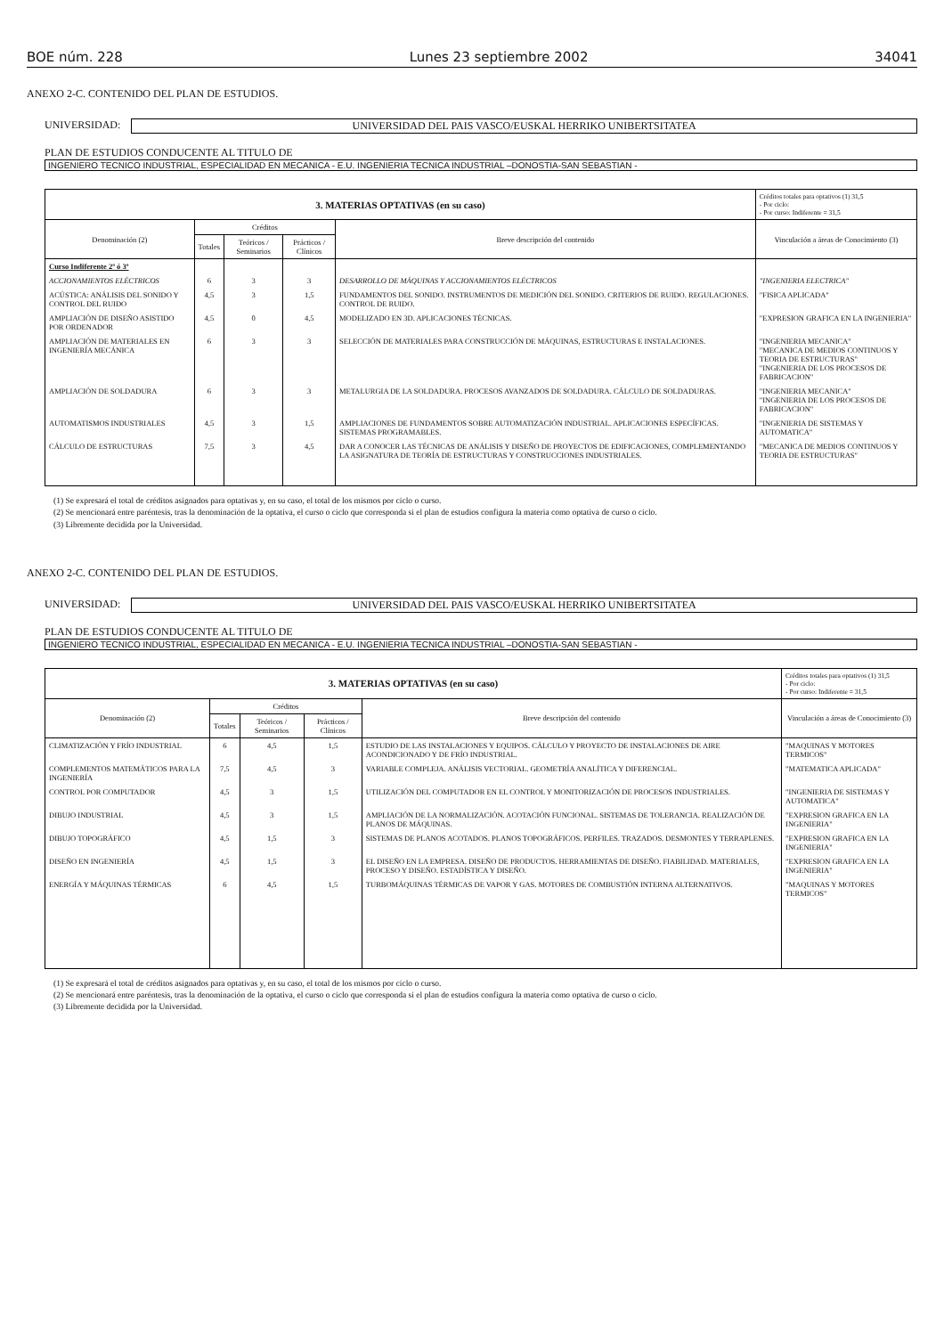BOE núm. 228 Lunes 23 septiembre 2002 34041
ANEXO 2-C. CONTENIDO DEL PLAN DE ESTUDIOS.
UNIVERSIDAD:
UNIVERSIDAD DEL PAIS VASCO/EUSKAL HERRIKO UNIBERTSITATEA
PLAN DE ESTUDIOS CONDUCENTE AL TITULO DE
INGENIERO TECNICO INDUSTRIAL, ESPECIALIDAD EN MECANICA - E.U. INGENIERIA TECNICA INDUSTRIAL –DONOSTIA-SAN SEBASTIAN -
| 3. MATERIAS OPTATIVAS (en su caso) | | | | | Créditos totales para optativos (1) 31,5 - Por ciclo: - Por curso: Indiferente = 31,5 |
| --- | --- | --- | --- | --- | --- |
| Denominación (2) | Créditos | | | Breve descripción del contenido | Vinculación a áreas de Conocimiento (3) |
| | Totales | Teóricos / Seminarios | Prácticos / Clínicos | | |
| Curso Indiferente 2º ó 3º | | | | | |
| ACCIONAMIENTOS ELÉCTRICOS | 6 | 3 | 3 | DESARROLLO DE MÁQUINAS Y ACCIONAMIENTOS ELÉCTRICOS | "INGENIERIA ELECTRICA" |
| ACÚSTICA: ANÁLISIS DEL SONIDO Y CONTROL DEL RUIDO | 4,5 | 3 | 1,5 | FUNDAMENTOS DEL SONIDO. INSTRUMENTOS DE MEDICIÓN DEL SONIDO. CRITERIOS DE RUIDO. REGULACIONES. CONTROL DE RUIDO. | "FISICA APLICADA" |
| AMPLIACIÓN DE DISEÑO ASISTIDO POR ORDENADOR | 4,5 | 0 | 4,5 | MODELIZADO EN 3D. APLICACIONES TÉCNICAS. | "EXPRESION GRAFICA EN LA INGENIERIA" |
| AMPLIACIÓN DE MATERIALES EN INGENIERÍA MECÁNICA | 6 | 3 | 3 | SELECCIÓN DE MATERIALES PARA CONSTRUCCIÓN DE MÁQUINAS, ESTRUCTURAS E INSTALACIONES. | "INGENIERIA MECANICA" "MECANICA DE MEDIOS CONTINUOS Y TEORIA DE ESTRUCTURAS" "INGENIERIA DE LOS PROCESOS DE FABRICACION" |
| AMPLIACIÓN DE SOLDADURA | 6 | 3 | 3 | METALURGIA DE LA SOLDADURA. PROCESOS AVANZADOS DE SOLDADURA. CÁLCULO DE SOLDADURAS. | "INGENIERIA MECANICA" "INGENIERIA DE LOS PROCESOS DE FABRICACION" |
| AUTOMATISMOS INDUSTRIALES | 4,5 | 3 | 1,5 | AMPLIACIONES DE FUNDAMENTOS SOBRE AUTOMATIZACIÓN INDUSTRIAL. APLICACIONES ESPECÍFICAS. SISTEMAS PROGRAMABLES. | "INGENIERIA DE SISTEMAS Y AUTOMATICA" |
| CÁLCULO DE ESTRUCTURAS | 7,5 | 3 | 4,5 | DAR A CONOCER LAS TÉCNICAS DE ANÁLISIS Y DISEÑO DE PROYECTOS DE EDIFICACIONES, COMPLEMENTANDO LA ASIGNATURA DE TEORÍA DE ESTRUCTURAS Y CONSTRUCCIONES INDUSTRIALES. | "MECANICA DE MEDIOS CONTINUOS Y TEORIA DE ESTRUCTURAS" |
(1) Se expresará el total de créditos asignados para optativas y, en su caso, el total de los mismos por ciclo o curso.
(2) Se mencionará entre paréntesis, tras la denominación de la optativa, el curso o ciclo que corresponda si el plan de estudios configura la materia como optativa de curso o ciclo.
(3) Libremente decidida por la Universidad.
ANEXO 2-C. CONTENIDO DEL PLAN DE ESTUDIOS.
UNIVERSIDAD:
UNIVERSIDAD DEL PAIS VASCO/EUSKAL HERRIKO UNIBERTSITATEA
PLAN DE ESTUDIOS CONDUCENTE AL TITULO DE
INGENIERO TECNICO INDUSTRIAL, ESPECIALIDAD EN MECANICA - E.U. INGENIERIA TECNICA INDUSTRIAL –DONOSTIA-SAN SEBASTIAN -
| 3. MATERIAS OPTATIVAS (en su caso) | | | | | Créditos totales para optativos (1) 31,5 - Por ciclo: - Por curso: Indiferente = 31,5 |
| --- | --- | --- | --- | --- | --- |
| Denominación (2) | Créditos | | | Breve descripción del contenido | Vinculación a áreas de Conocimiento (3) |
| | Totales | Teóricos / Seminarios | Prácticos / Clínicos | | |
| CLIMATIZACIÓN Y FRÍO INDUSTRIAL | 6 | 4,5 | 1,5 | ESTUDIO DE LAS INSTALACIONES Y EQUIPOS. CÁLCULO Y PROYECTO DE INSTALACIONES DE AIRE ACONDICIONADO Y DE FRÍO INDUSTRIAL. | "MAQUINAS Y MOTORES TERMICOS" |
| COMPLEMENTOS MATEMÁTICOS PARA LA INGENIERÍA | 7,5 | 4,5 | 3 | VARIABLE COMPLEJA. ANÁLISIS VECTORIAL. GEOMETRÍA ANALÍTICA Y DIFERENCIAL. | "MATEMATICA APLICADA" |
| CONTROL POR COMPUTADOR | 4,5 | 3 | 1,5 | UTILIZACIÓN DEL COMPUTADOR EN EL CONTROL Y MONITORIZACIÓN DE PROCESOS INDUSTRIALES. | "INGENIERIA DE SISTEMAS Y AUTOMATICA" |
| DIBUJO INDUSTRIAL | 4,5 | 3 | 1,5 | AMPLIACIÓN DE LA NORMALIZACIÓN. ACOTACIÓN FUNCIONAL. SISTEMAS DE TOLERANCIA. REALIZACIÓN DE PLANOS DE MÁQUINAS. | "EXPRESION GRAFICA EN LA INGENIERIA" |
| DIBUJO TOPOGRÁFICO | 4,5 | 1,5 | 3 | SISTEMAS DE PLANOS ACOTADOS. PLANOS TOPOGRÁFICOS. PERFILES. TRAZADOS. DESMONTES Y TERRAPLENES. | "EXPRESION GRAFICA EN LA INGENIERIA" |
| DISEÑO EN INGENIERÍA | 4,5 | 1,5 | 3 | EL DISEÑO EN LA EMPRESA. DISEÑO DE PRODUCTOS. HERRAMIENTAS DE DISEÑO. FIABILIDAD. MATERIALES, PROCESO Y DISEÑO. ESTADÍSTICA Y DISEÑO. | "EXPRESION GRAFICA EN LA INGENIERIA" |
| ENERGÍA Y MÁQUINAS TÉRMICAS | 6 | 4,5 | 1,5 | TURBOMÁQUINAS TÉRMICAS DE VAPOR Y GAS. MOTORES DE COMBUSTIÓN INTERNA ALTERNATIVOS. | "MAQUINAS Y MOTORES TERMICOS" |
(1) Se expresará el total de créditos asignados para optativas y, en su caso, el total de los mismos por ciclo o curso.
(2) Se mencionará entre paréntesis, tras la denominación de la optativa, el curso o ciclo que corresponda si el plan de estudios configura la materia como optativa de curso o ciclo.
(3) Libremente decidida por la Universidad.